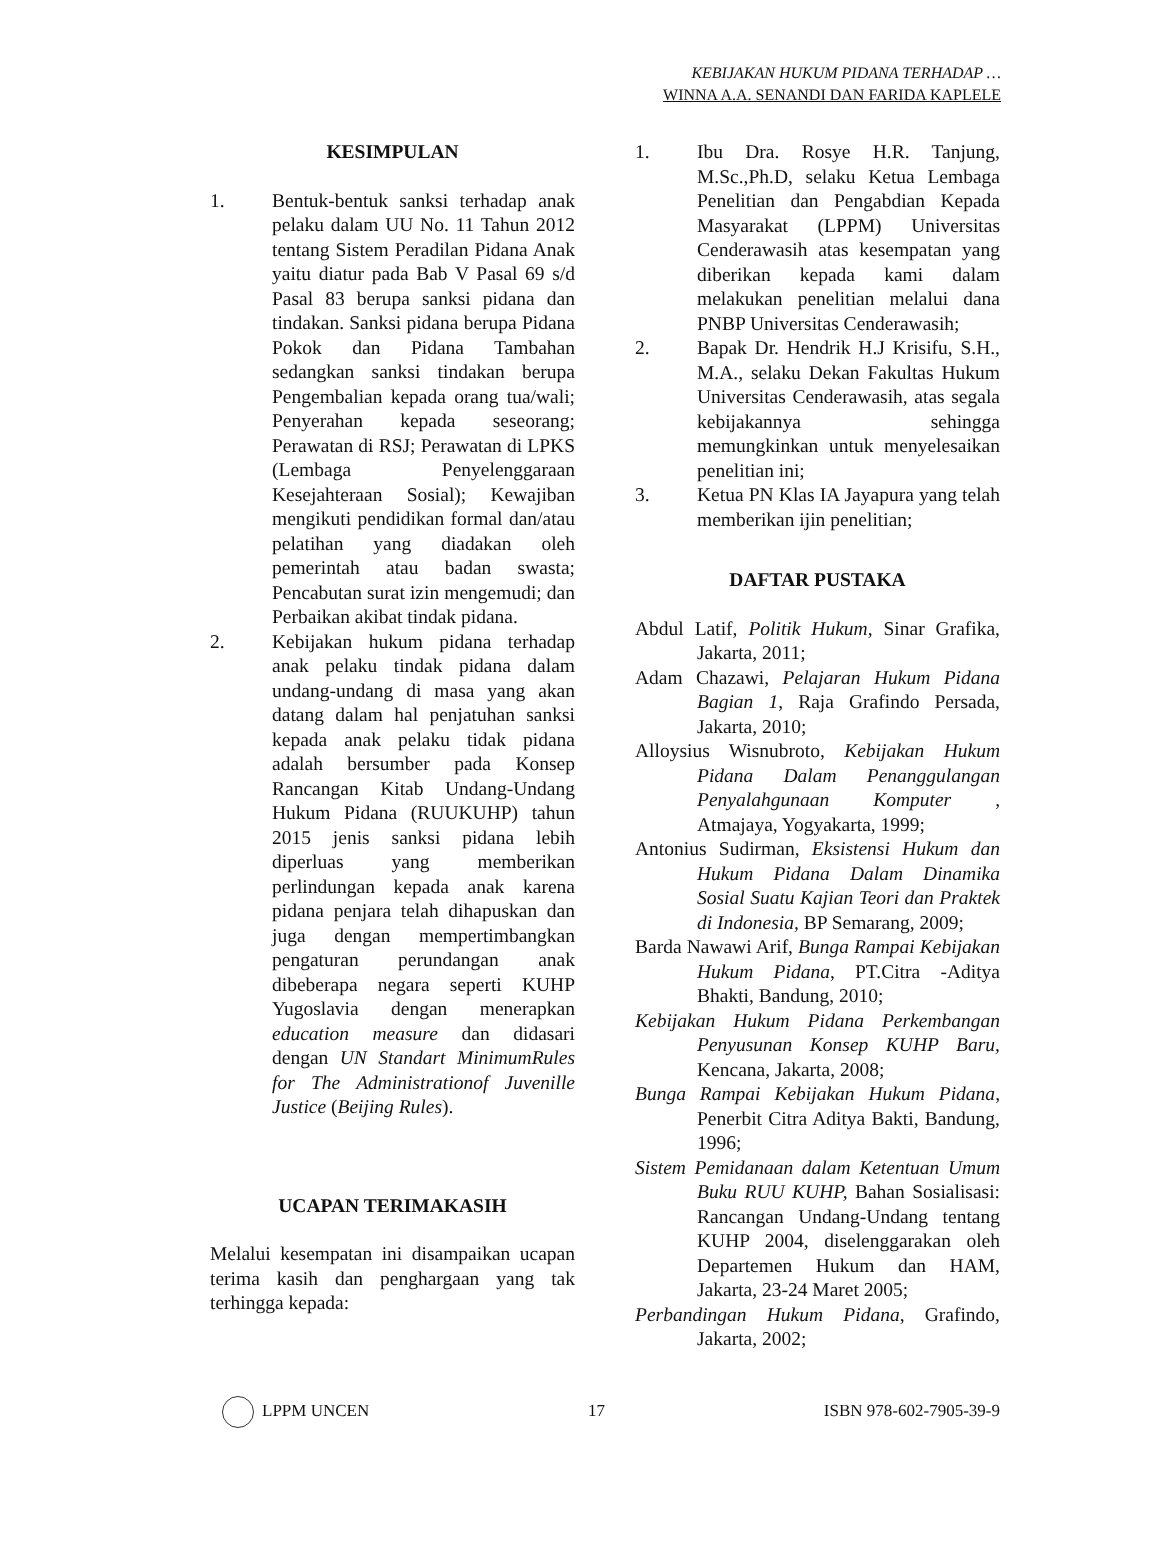KEBIJAKAN HUKUM PIDANA TERHADAP …
WINNA A.A. SENANDI DAN FARIDA KAPLELE
KESIMPULAN
1. Bentuk-bentuk sanksi terhadap anak pelaku dalam UU No. 11 Tahun 2012 tentang Sistem Peradilan Pidana Anak yaitu diatur pada Bab V Pasal 69 s/d Pasal 83 berupa sanksi pidana dan tindakan. Sanksi pidana berupa Pidana Pokok dan Pidana Tambahan sedangkan sanksi tindakan berupa Pengembalian kepada orang tua/wali; Penyerahan kepada seseorang; Perawatan di RSJ; Perawatan di LPKS (Lembaga Penyelenggaraan Kesejahteraan Sosial); Kewajiban mengikuti pendidikan formal dan/atau pelatihan yang diadakan oleh pemerintah atau badan swasta; Pencabutan surat izin mengemudi; dan Perbaikan akibat tindak pidana.
2. Kebijakan hukum pidana terhadap anak pelaku tindak pidana dalam undang-undang di masa yang akan datang dalam hal penjatuhan sanksi kepada anak pelaku tidak pidana adalah bersumber pada Konsep Rancangan Kitab Undang-Undang Hukum Pidana (RUUKUHP) tahun 2015 jenis sanksi pidana lebih diperluas yang memberikan perlindungan kepada anak karena pidana penjara telah dihapuskan dan juga dengan mempertimbangkan pengaturan perundangan anak dibeberapa negara seperti KUHP Yugoslavia dengan menerapkan education measure dan didasari dengan UN Standart MinimumRules for The Administrationof Juvenille Justice (Beijing Rules).
UCAPAN TERIMAKASIH
Melalui kesempatan ini disampaikan ucapan terima kasih dan penghargaan yang tak terhingga kepada:
1. Ibu Dra. Rosye H.R. Tanjung, M.Sc.,Ph.D, selaku Ketua Lembaga Penelitian dan Pengabdian Kepada Masyarakat (LPPM) Universitas Cenderawasih atas kesempatan yang diberikan kepada kami dalam melakukan penelitian melalui dana PNBP Universitas Cenderawasih;
2. Bapak Dr. Hendrik H.J Krisifu, S.H., M.A., selaku Dekan Fakultas Hukum Universitas Cenderawasih, atas segala kebijakannya sehingga memungkinkan untuk menyelesaikan penelitian ini;
3. Ketua PN Klas IA Jayapura yang telah memberikan ijin penelitian;
DAFTAR PUSTAKA
Abdul Latif, Politik Hukum, Sinar Grafika, Jakarta, 2011;
Adam Chazawi, Pelajaran Hukum Pidana Bagian 1, Raja Grafindo Persada, Jakarta, 2010;
Alloysius Wisnubroto, Kebijakan Hukum Pidana Dalam Penanggulangan Penyalahgunaan Komputer , Atmajaya, Yogyakarta, 1999;
Antonius Sudirman, Eksistensi Hukum dan Hukum Pidana Dalam Dinamika Sosial Suatu Kajian Teori dan Praktek di Indonesia, BP Semarang, 2009;
Barda Nawawi Arif, Bunga Rampai Kebijakan Hukum Pidana, PT.Citra -Aditya Bhakti, Bandung, 2010;
Kebijakan Hukum Pidana Perkembangan Penyusunan Konsep KUHP Baru, Kencana, Jakarta, 2008;
Bunga Rampai Kebijakan Hukum Pidana, Penerbit Citra Aditya Bakti, Bandung, 1996;
Sistem Pemidanaan dalam Ketentuan Umum Buku RUU KUHP, Bahan Sosialisasi: Rancangan Undang-Undang tentang KUHP 2004, diselenggarakan oleh Departemen Hukum dan HAM, Jakarta, 23-24 Maret 2005;
Perbandingan Hukum Pidana, Grafindo, Jakarta, 2002;
LPPM UNCEN 17 ISBN 978-602-7905-39-9